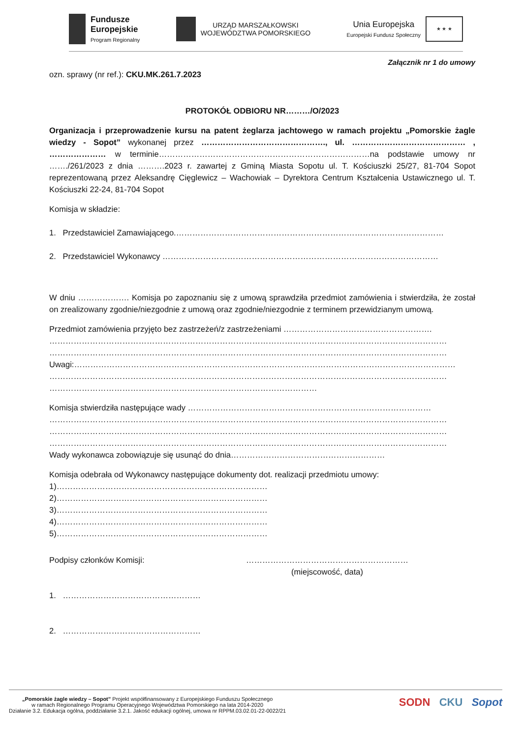Fundusze
Europejskie
Program Regionalny
URZĄD MARSZAŁKOWSKI
WOJEWÓDZTWA POMORSKIEGO
Unia Europejska
Europejski Fundusz Społeczny
★ ★ ★
Załącznik nr 1 do umowy
ozn. sprawy (nr ref.): CKU.MK.261.7.2023
PROTOKÓŁ ODBIORU NR………/O/2023
Organizacja i przeprowadzenie kursu na patent żeglarza jachtowego w ramach projektu „Pomorskie żagle wiedzy - Sopot” wykonanej przez ………………………………………., ul. …………………………………… , ………………… w terminie……………………………………………………………………na podstawie umowy nr ……./261/2023 z dnia ……….2023 r. zawartej z Gminą Miasta Sopotu ul. T. Kościuszki 25/27, 81-704 Sopot reprezentowaną przez Aleksandrę Cięglewicz – Wachowiak – Dyrektora Centrum Kształcenia Ustawicznego ul. T. Kościuszki 22-24, 81-704 Sopot
Komisja w składzie:
1. Przedstawiciel Zamawiającego.………………………………………………………………………………………
2. Przedstawiciel Wykonawcy …………………………………………………………………………………………
W dniu ………………. Komisja po zapoznaniu się z umową sprawdziła przedmiot zamówienia i stwierdziła, że został on zrealizowany zgodnie/niezgodnie z umową oraz zgodnie/niezgodnie z terminem przewidzianym umową.
Przedmiot zamówienia przyjęto bez zastrzeżeń/z zastrzeżeniami ……………………………………………….
…………………………………………………………………………………………………………………………………
…………………………………………………………………………………………………………………………………
Uwagi:……………………………………………………………………………………………………………………………
…………………………………………………………………………………………………………………………………
………………………………………………………………………………………
Komisja stwierdziła następujące wady ………………………………………………………………………………
…………………………………………………………………………………………………………………………………
…………………………………………………………………………………………………………………………………
…………………………………………………………………………………………………………………………………
Wady wykonawca zobowiązuje się usunąć do dnia…………………………………………………
Komisja odebrała od Wykonawcy następujące dokumenty dot. realizacji przedmiotu umowy:
1)……………………………………………………………………
2)……………………………………………………………………
3)……………………………………………………………………
4)……………………………………………………………………
5)……………………………………………………………………
Podpisy członków Komisji:
1. ……………………………………………
2. ……………………………………………
……………………………………………………
(miejscowość, data)
„Pomorskie żagle wiedzy – Sopot” Projekt współfinansowany z Europejskiego Funduszu Społecznego
w ramach Regionalnego Programu Operacyjnego Województwa Pomorskiego na lata 2014-2020
Działanie 3.2. Edukacja ogólna, poddziałanie 3.2.1. Jakość edukacji ogólnej, umowa nr RPPM.03.02.01-22-0022/21
SODN CKU Sopot